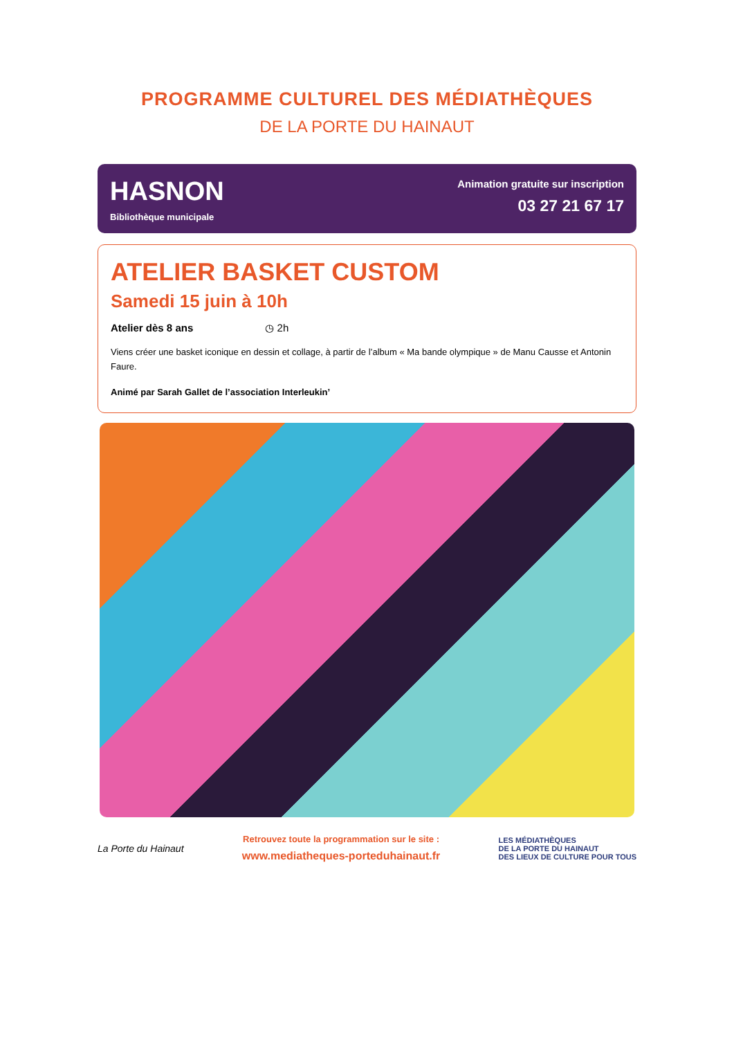PROGRAMME CULTUREL DES MÉDIATHÈQUES
DE LA PORTE DU HAINAUT
HASNON
Bibliothèque municipale
Animation gratuite sur inscription
03 27 21 67 17
ATELIER BASKET CUSTOM
Samedi 15 juin à 10h
Atelier dès 8 ans ◷ 2h
Viens créer une basket iconique en dessin et collage, à partir de l’album « Ma bande olympique » de Manu Causse et Antonin Faure.
Animé par Sarah Gallet de l’association Interleukin’
La Porte du Hainaut
Retrouvez toute la programmation sur le site :
www.mediatheques-porteduhainaut.fr
LES MÉDIATHÈQUES
DE LA PORTE DU HAINAUT
DES LIEUX DE CULTURE POUR TOUS